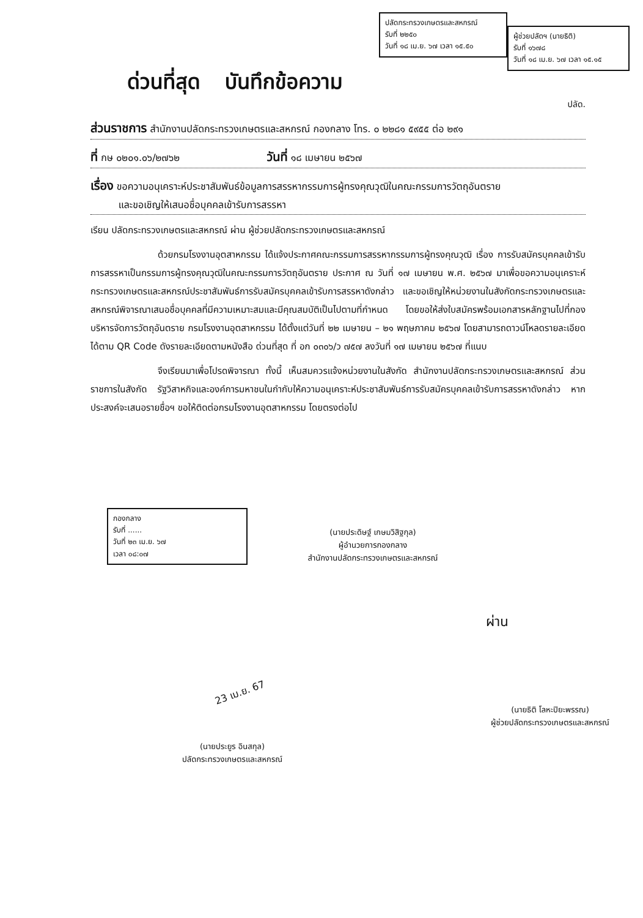ปลัดกระทรวงเกษตรและสหกรณ์
รับที่ ๒๒๕๐
วันที่ ๑๘ เม.ย. ๖๗ เวลา ๑๕.๕๐
ผู้ช่วยปลัดฯ (นายธิติ)
รับที่ ๑๖๗๘
วันที่ ๑๘ เม.ย. ๖๗ เวลา ๑๕.๑๕
ด่วนที่สุด บันทึกข้อความ
ปลัด.
ส่วนราชการ สำนักงานปลัดกระทรวงเกษตรและสหกรณ์ กองกลาง โทร. ๐ ๒๒๘๑ ๕๙๕๕ ต่อ ๒๙๑
ที่ กษ ๐๒๐๑.๐๖/๒๗๖๒ วันที่ ๑๘ เมษายน ๒๕๖๗
เรื่อง ขอความอนุเคราะห์ประชาสัมพันธ์ข้อมูลการสรรหากรรมการผู้ทรงคุณวุฒิในคณะกรรมการวัตถุอันตราย
และขอเชิญให้เสนอชื่อบุคคลเข้ารับการสรรหา
เรียน ปลัดกระทรวงเกษตรและสหกรณ์ ผ่าน ผู้ช่วยปลัดกระทรวงเกษตรและสหกรณ์
ด้วยกรมโรงงานอุตสาหกรรม ได้แจ้งประกาศคณะกรรมการสรรหากรรมการผู้ทรงคุณวุฒิ เรื่อง การรับสมัครบุคคลเข้ารับการสรรหาเป็นกรรมการผู้ทรงคุณวุฒิในคณะกรรมการวัตถุอันตราย ประกาศ ณ วันที่ ๑๗ เมษายน พ.ศ. ๒๕๖๗ มาเพื่อขอความอนุเคราะห์กระทรวงเกษตรและสหกรณ์ประชาสัมพันธ์การรับสมัครบุคคลเข้ารับการสรรหาดังกล่าว และขอเชิญให้หน่วยงานในสังกัดกระทรวงเกษตรและสหกรณ์พิจารณาเสนอชื่อบุคคลที่มีความเหมาะสมและมีคุณสมบัติเป็นไปตามที่กำหนด โดยขอให้ส่งใบสมัครพร้อมเอกสารหลักฐานไปที่กองบริหารจัดการวัตถุอันตราย กรมโรงงานอุตสาหกรรม ได้ตั้งแต่วันที่ ๒๒ เมษายน – ๒๑ พฤษภาคม ๒๕๖๗ โดยสามารถดาวน์โหลดรายละเอียดได้ตาม QR Code ดังรายละเอียดตามหนังสือ ด่วนที่สุด ที่ อก ๐๓๐๖/ว ๗๕๗ ลงวันที่ ๑๗ เมษายน ๒๕๖๗ ที่แนบ
จึงเรียนมาเพื่อโปรดพิจารณา ทั้งนี้ เห็นสมควรแจ้งหน่วยงานในสังกัด สำนักงานปลัดกระทรวงเกษตรและสหกรณ์ ส่วนราชการในสังกัด รัฐวิสาหกิจและองค์การมหาชนในกำกับให้ความอนุเคราะห์ประชาสัมพันธ์การรับสมัครบุคคลเข้ารับการสรรหาดังกล่าว หากประสงค์จะเสนอรายชื่อฯ ขอให้ติดต่อกรมโรงงานอุตสาหกรรม โดยตรงต่อไป
กองกลาง
รับที่ ......
วันที่ ๒๓ เม.ย. ๖๗
เวลา ๐๘:๐๗
(นายประดิษฐ์ เกษมวิสิฐกุล)
ผู้อำนวยการกองกลาง
สำนักงานปลัดกระทรวงเกษตรและสหกรณ์
ผ่าน
23 เม.ย. 67
(นายประยูร อินสกุล)
ปลัดกระทรวงเกษตรและสหกรณ์
(นายธิติ โลหะปิยะพรรณ)
ผู้ช่วยปลัดกระทรวงเกษตรและสหกรณ์